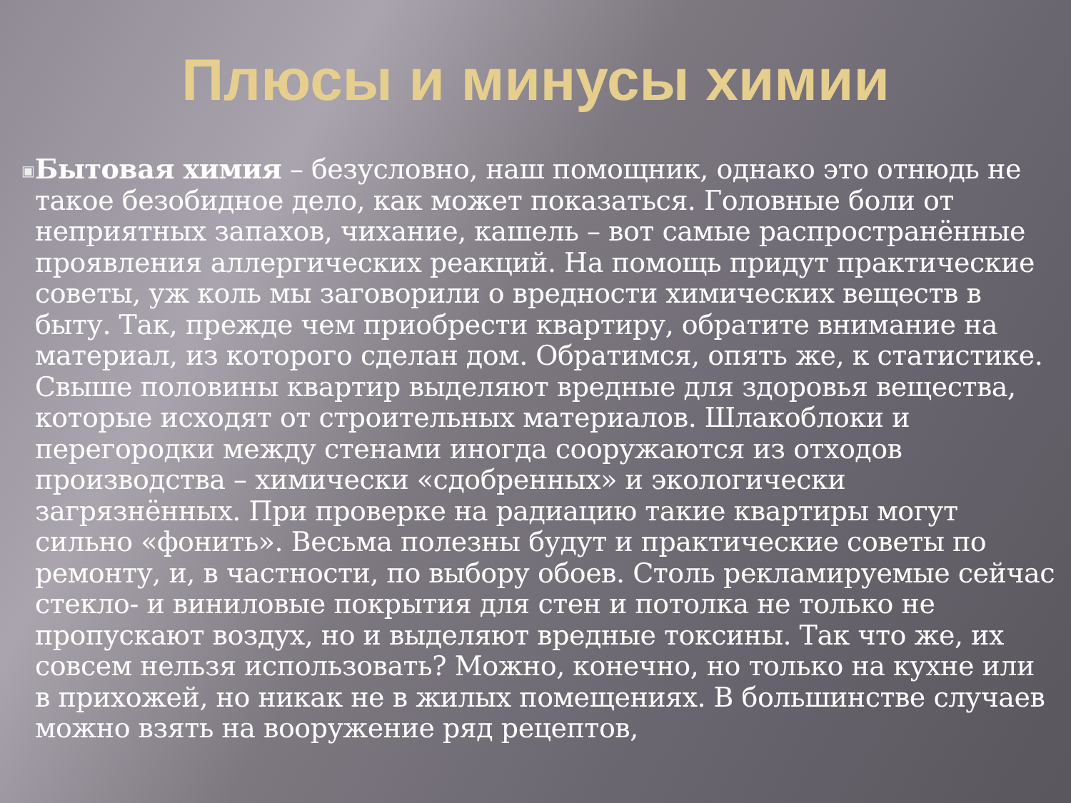Плюсы и минусы химии
▣
Бытовая химия – безусловно, наш помощник, однако это отнюдь не такое безобидное дело, как может показаться. Головные боли от неприятных запахов, чихание, кашель – вот самые распространённые проявления аллергических реакций. На помощь придут практические советы, уж коль мы заговорили о вредности химических веществ в быту. Так, прежде чем приобрести квартиру, обратите внимание на материал, из которого сделан дом. Обратимся, опять же, к статистике. Свыше половины квартир выделяют вредные для здоровья вещества, которые исходят от строительных материалов. Шлакоблоки и перегородки между стенами иногда сооружаются из отходов производства – химически «сдобренных» и экологически загрязнённых. При проверке на радиацию такие квартиры могут сильно «фонить». Весьма полезны будут и практические советы по ремонту, и, в частности, по выбору обоев. Столь рекламируемые сейчас стекло- и виниловые покрытия для стен и потолка не только не пропускают воздух, но и выделяют вредные токсины. Так что же, их совсем нельзя использовать? Можно, конечно, но только на кухне или в прихожей, но никак не в жилых помещениях. В большинстве случаев можно взять на вооружение ряд рецептов,